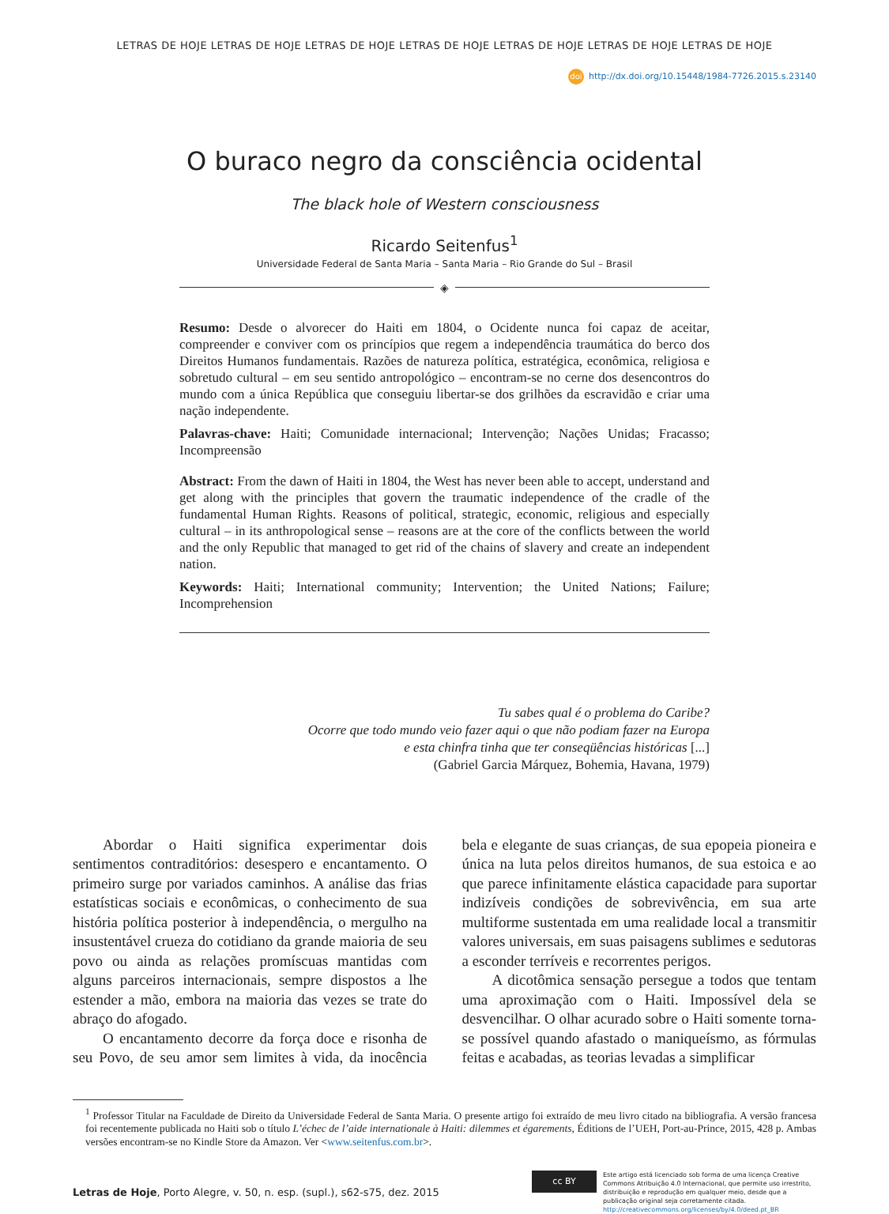LETRAS DE HOJE LETRAS DE HOJE LETRAS DE HOJE LETRAS DE HOJE LETRAS DE HOJE LETRAS DE HOJE LETRAS DE HOJE
doi http://dx.doi.org/10.15448/1984-7726.2015.s.23140
O buraco negro da consciência ocidental
The black hole of Western consciousness
Ricardo Seitenfus<sup>1</sup>
Universidade Federal de Santa Maria – Santa Maria – Rio Grande do Sul – Brasil
◈
Resumo: Desde o alvorecer do Haiti em 1804, o Ocidente nunca foi capaz de aceitar, compreender e conviver com os princípios que regem a independência traumática do berco dos Direitos Humanos fundamentais. Razões de natureza política, estratégica, econômica, religiosa e sobretudo cultural – em seu sentido antropológico – encontram-se no cerne dos desencontros do mundo com a única República que conseguiu libertar-se dos grilhões da escravidão e criar uma nação independente.
Palavras-chave: Haiti; Comunidade internacional; Intervenção; Nações Unidas; Fracasso; Incompreensão
Abstract: From the dawn of Haiti in 1804, the West has never been able to accept, understand and get along with the principles that govern the traumatic independence of the cradle of the fundamental Human Rights. Reasons of political, strategic, economic, religious and especially cultural – in its anthropological sense – reasons are at the core of the conflicts between the world and the only Republic that managed to get rid of the chains of slavery and create an independent nation.
Keywords: Haiti; International community; Intervention; the United Nations; Failure; Incomprehension
Tu sabes qual é o problema do Caribe?
Ocorre que todo mundo veio fazer aqui o que não podiam fazer na Europa
e esta chinfra tinha que ter conseqüências históricas [...]
(Gabriel Garcia Márquez, Bohemia, Havana, 1979)
Abordar o Haiti significa experimentar dois sentimentos contraditórios: desespero e encantamento. O primeiro surge por variados caminhos. A análise das frias estatísticas sociais e econômicas, o conhecimento de sua história política posterior à independência, o mergulho na insustentável crueza do cotidiano da grande maioria de seu povo ou ainda as relações promíscuas mantidas com alguns parceiros internacionais, sempre dispostos a lhe estender a mão, embora na maioria das vezes se trate do abraço do afogado.
O encantamento decorre da força doce e risonha de seu Povo, de seu amor sem limites à vida, da inocência bela e elegante de suas crianças, de sua epopeia pioneira e única na luta pelos direitos humanos, de sua estoica e ao que parece infinitamente elástica capacidade para suportar indizíveis condições de sobrevivência, em sua arte multiforme sustentada em uma realidade local a transmitir valores universais, em suas paisagens sublimes e sedutoras a esconder terríveis e recorrentes perigos.
A dicotômica sensação persegue a todos que tentam uma aproximação com o Haiti. Impossível dela se desvencilhar. O olhar acurado sobre o Haiti somente torna-se possível quando afastado o maniqueísmo, as fórmulas feitas e acabadas, as teorias levadas a simplificar
<sup>1</sup> Professor Titular na Faculdade de Direito da Universidade Federal de Santa Maria. O presente artigo foi extraído de meu livro citado na bibliografia. A versão francesa foi recentemente publicada no Haiti sob o título L’échec de l’aide internationale à Haiti: dilemmes et égarements, Éditions de l’UEH, Port-au-Prince, 2015, 428 p. Ambas versões encontram-se no Kindle Store da Amazon. Ver <www.seitenfus.com.br>.
Letras de Hoje, Porto Alegre, v. 50, n. esp. (supl.), s62-s75, dez. 2015
cc BY
Este artigo está licenciado sob forma de uma licença Creative Commons Atribuição 4.0 Internacional, que permite uso irrestrito, distribuição e reprodução em qualquer meio, desde que a publicação original seja corretamente citada. http://creativecommons.org/licenses/by/4.0/deed.pt_BR